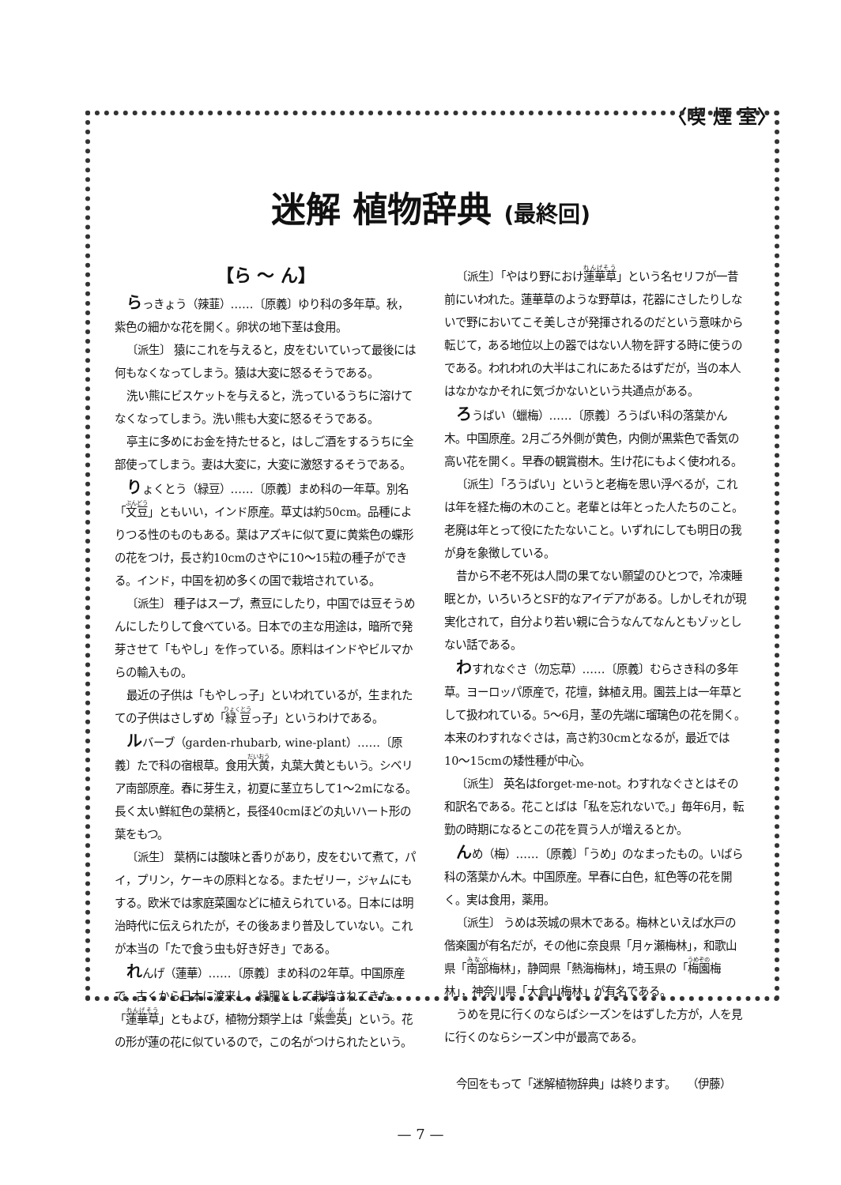〈喫 煙 室〉
迷解 植物辞典 (最終回)
【ら 〜 ん】
らっきょう（辣韮）……〔原義〕ゆり科の多年草。秋，紫色の細かな花を開く。卵状の地下茎は食用。
〔派生〕 猿にこれを与えると，皮をむいていって最後には何もなくなってしまう。猿は大変に怒るそうである。
洗い熊にビスケットを与えると，洗っているうちに溶けてなくなってしまう。洗い熊も大変に怒るそうである。
亭主に多めにお金を持たせると，はしご酒をするうちに全部使ってしまう。妻は大変に，大変に激怒するそうである。
りょくとう（緑豆）……〔原義〕まめ科の一年草。別名「文豆」ともいい，インド原産。草丈は約50cm。品種によりつる性のものもある。葉はアズキに似て夏に黄紫色の蝶形の花をつけ，長さ約10cmのさやに10〜15粒の種子ができる。インド，中国を初め多くの国で栽培されている。
〔派生〕 種子はスープ，煮豆にしたり，中国では豆そうめんにしたりして食べている。日本での主な用途は，暗所で発芽させて「もやし」を作っている。原料はインドやビルマからの輸入もの。
最近の子供は「もやしっ子」といわれているが，生まれたての子供はさしずめ「緑豆っ子」というわけである。
ルバーブ（garden-rhubarb, wine-plant）……〔原義〕たで科の宿根草。食用大黄，丸葉大黄ともいう。シベリア南部原産。春に芽生え，初夏に茎立ちして1〜2mになる。長く太い鮮紅色の葉柄と，長径40cmほどの丸いハート形の葉をもつ。
〔派生〕 葉柄には酸味と香りがあり，皮をむいて煮て，パイ，プリン，ケーキの原料となる。またゼリー，ジャムにもする。欧米では家庭菜園などに植えられている。日本には明治時代に伝えられたが，その後あまり普及していない。これが本当の「たで食う虫も好き好き」である。
れんげ（蓮華）……〔原義〕まめ科の2年草。中国原産で，古くから日本に渡来し，緑肥として栽培されてきた。「蓮華草」ともよび，植物分類学上は「紫雲英」という。花の形が蓮の花に似ているので，この名がつけられたという。
〔派生〕「やはり野におけ蓮華草」という名セリフが一昔前にいわれた。蓮華草のような野草は，花器にさしたりしないで野においてこそ美しさが発揮されるのだという意味から転じて，ある地位以上の器ではない人物を評する時に使うのである。われわれの大半はこれにあたるはずだが，当の本人はなかなかそれに気づかないという共通点がある。
ろうばい（蠟梅）……〔原義〕ろうばい科の落葉かん木。中国原産。2月ごろ外側が黄色，内側が黒紫色で香気の高い花を開く。早春の観賞樹木。生け花にもよく使われる。
〔派生〕「ろうばい」というと老梅を思い浮べるが，これは年を経た梅の木のこと。老輩とは年とった人たちのこと。老廃は年とって役にたたないこと。いずれにしても明日の我が身を象徴している。
昔から不老不死は人間の果てない願望のひとつで，冷凍睡眠とか，いろいろとSF的なアイデアがある。しかしそれが現実化されて，自分より若い親に合うなんてなんともゾッとしない話である。
わすれなぐさ（勿忘草）……〔原義〕むらさき科の多年草。ヨーロッパ原産で，花壇，鉢植え用。園芸上は一年草として扱われている。5〜6月，茎の先端に瑠璃色の花を開く。本来のわすれなぐさは，高さ約30cmとなるが，最近では10〜15cmの矮性種が中心。
〔派生〕 英名はforget-me-not。わすれなぐさとはその和訳名である。花ことばは「私を忘れないで。」毎年6月，転勤の時期になるとこの花を買う人が増えるとか。
んめ（梅）……〔原義〕「うめ」のなまったもの。いばら科の落葉かん木。中国原産。早春に白色，紅色等の花を開く。実は食用，薬用。
〔派生〕 うめは茨城の県木である。梅林といえば水戸の偕楽園が有名だが，その他に奈良県「月ヶ瀬梅林」，和歌山県「南部梅林」，静岡県「熱海梅林」，埼玉県の「梅園梅林」，神奈川県「大倉山梅林」が有名である。
うめを見に行くのならばシーズンをはずした方が，人を見に行くのならシーズン中が最高である。
今回をもって「迷解植物辞典」は終ります。　　（伊藤）
— 7 —